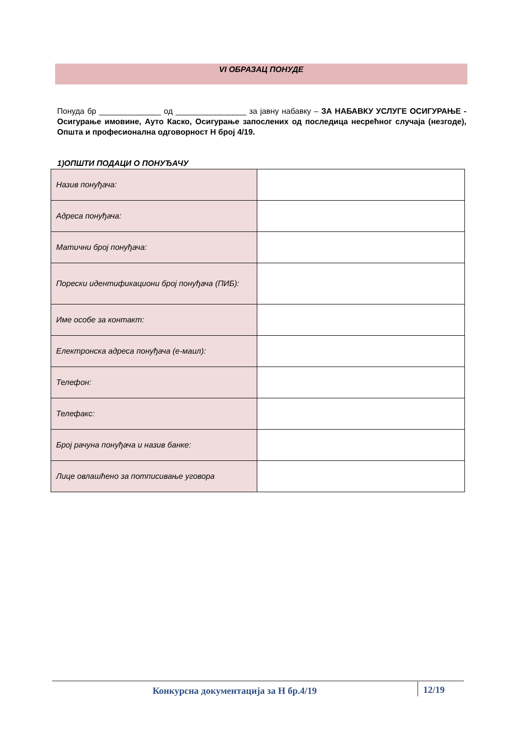VI ОБРАЗАЦ ПОНУДЕ
Понуда бр ______________ од ________________ за јавну набавку – ЗА НАБАВКУ УСЛУГЕ ОСИГУРАЊЕ - Осигурање имовине, Ауто Каско, Осигурање запослених од последица несрећног случаја (незгоде), Општа и професионална одговорност Н број 4/19.
1)ОПШТИ ПОДАЦИ О ПОНУЂАЧУ
| Назив понуђача: | |
| Адреса понуђача: | |
| Матични број понуђача: | |
| Порески идентификациони број понуђача (ПИБ): | |
| Име особе за контакт: | |
| Електронска адреса понуђача (е-маил): | |
| Телефон: | |
| Телефакс: | |
| Број рачуна понуђача и назив банке: | |
| Лице овлашћено за потписивање уговора | |
Конкурсна документација за Н бр.4/19 12/19